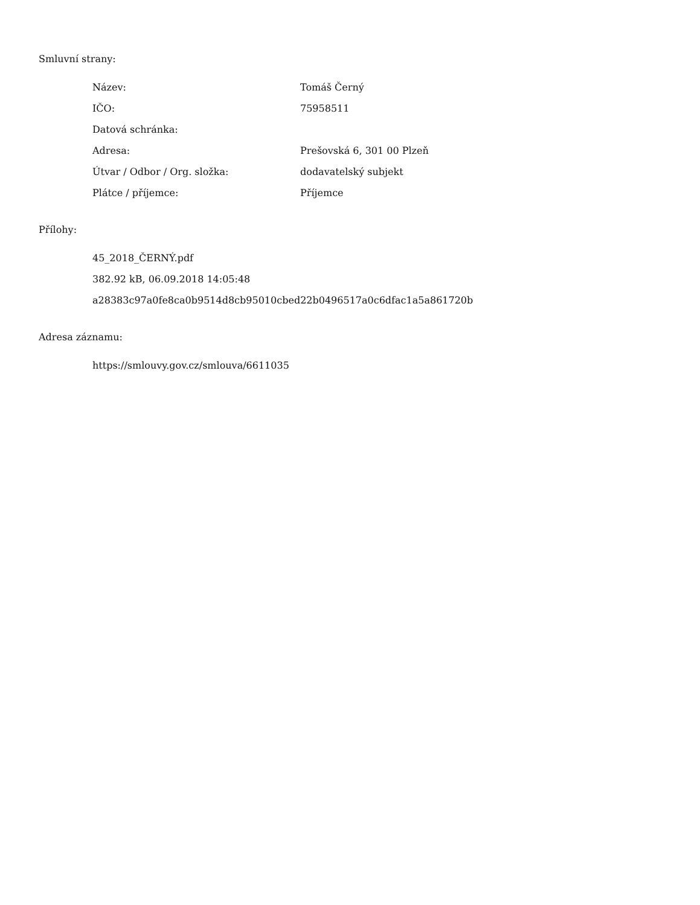Smluvní strany:
| Název: | Tomáš Černý |
| IČO: | 75958511 |
| Datová schránka: | |
| Adresa: | Prešovská 6, 301 00 Plzeň |
| Útvar / Odbor / Org. složka: | dodavatelský subjekt |
| Plátce / příjemce: | Příjemce |
Přílohy:
45_2018_ČERNÝ.pdf
382.92 kB, 06.09.2018 14:05:48
a28383c97a0fe8ca0b9514d8cb95010cbed22b0496517a0c6dfac1a5a861720b
Adresa záznamu:
https://smlouvy.gov.cz/smlouva/6611035